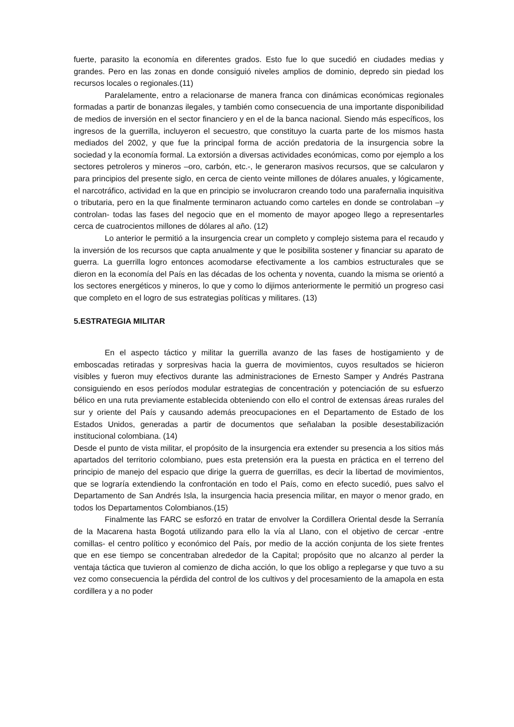fuerte, parasito la economía en diferentes grados. Esto fue lo que sucedió en ciudades medias y grandes. Pero en las zonas en donde consiguió niveles amplios de dominio, depredo sin piedad los recursos locales o regionales.(11)
Paralelamente, entro a relacionarse de manera franca con dinámicas económicas regionales formadas a partir de bonanzas ilegales, y también como consecuencia de una importante disponibilidad de medios de inversión en el sector financiero y en el de la banca nacional. Siendo más específicos, los ingresos de la guerrilla, incluyeron el secuestro, que constituyo la cuarta parte de los mismos hasta mediados del 2002, y que fue la principal forma de acción predatoria de la insurgencia sobre la sociedad y la economía formal. La extorsión a diversas actividades económicas, como por ejemplo a los sectores petroleros y mineros –oro, carbón, etc.-, le generaron masivos recursos, que se calcularon y para principios del presente siglo, en cerca de ciento veinte millones de dólares anuales, y lógicamente, el narcotráfico, actividad en la que en principio se involucraron creando todo una parafernalia inquisitiva o tributaria, pero en la que finalmente terminaron actuando como carteles en donde se controlaban –y controlan- todas las fases del negocio que en el momento de mayor apogeo llego a representarles cerca de cuatrocientos millones de dólares al año. (12)
Lo anterior le permitió a la insurgencia crear un completo y complejo sistema para el recaudo y la inversión de los recursos que capta anualmente y que le posibilita sostener y financiar su aparato de guerra. La guerrilla logro entonces acomodarse efectivamente a los cambios estructurales que se dieron en la economía del País en las décadas de los ochenta y noventa, cuando la misma se orientó a los sectores energéticos y mineros, lo que y como lo dijimos anteriormente le permitió un progreso casi que completo en el logro de sus estrategias políticas y militares. (13)
5.ESTRATEGIA MILITAR
En el aspecto táctico y militar la guerrilla avanzo de las fases de hostigamiento y de emboscadas retiradas y sorpresivas hacia la guerra de movimientos, cuyos resultados se hicieron visibles y fueron muy efectivos durante las administraciones de Ernesto Samper y Andrés Pastrana consiguiendo en esos períodos modular estrategias de concentración y potenciación de su esfuerzo bélico en una ruta previamente establecida obteniendo con ello el control de extensas áreas rurales del sur y oriente del País y causando además preocupaciones en el Departamento de Estado de los Estados Unidos, generadas a partir de documentos que señalaban la posible desestabilización institucional colombiana. (14)
Desde el punto de vista militar, el propósito de la insurgencia era extender su presencia a los sitios más apartados del territorio colombiano, pues esta pretensión era la puesta en práctica en el terreno del principio de manejo del espacio que dirige la guerra de guerrillas, es decir la libertad de movimientos, que se lograría extendiendo la confrontación en todo el País, como en efecto sucedió, pues salvo el Departamento de San Andrés Isla, la insurgencia hacia presencia militar, en mayor o menor grado, en todos los Departamentos Colombianos.(15)
Finalmente las FARC se esforzó en tratar de envolver la Cordillera Oriental desde la Serranía de la Macarena hasta Bogotá utilizando para ello la vía al Llano, con el objetivo de cercar -entre comillas- el centro político y económico del País, por medio de la acción conjunta de los siete frentes que en ese tiempo se concentraban alrededor de la Capital; propósito que no alcanzo al perder la ventaja táctica que tuvieron al comienzo de dicha acción, lo que los obligo a replegarse y que tuvo a su vez como consecuencia la pérdida del control de los cultivos y del procesamiento de la amapola en esta cordillera y a no poder